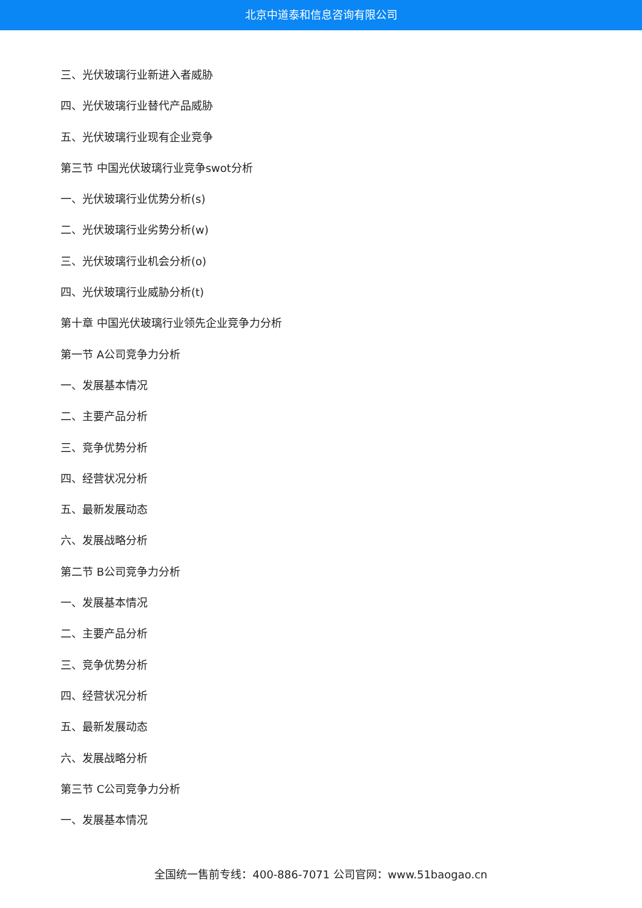北京中道泰和信息咨询有限公司
三、光伏玻璃行业新进入者威胁
四、光伏玻璃行业替代产品威胁
五、光伏玻璃行业现有企业竞争
第三节 中国光伏玻璃行业竞争swot分析
一、光伏玻璃行业优势分析(s)
二、光伏玻璃行业劣势分析(w)
三、光伏玻璃行业机会分析(o)
四、光伏玻璃行业威胁分析(t)
第十章 中国光伏玻璃行业领先企业竞争力分析
第一节 A公司竞争力分析
一、发展基本情况
二、主要产品分析
三、竞争优势分析
四、经营状况分析
五、最新发展动态
六、发展战略分析
第二节 B公司竞争力分析
一、发展基本情况
二、主要产品分析
三、竞争优势分析
四、经营状况分析
五、最新发展动态
六、发展战略分析
第三节 C公司竞争力分析
一、发展基本情况
全国统一售前专线：400-886-7071 公司官网：www.51baogao.cn